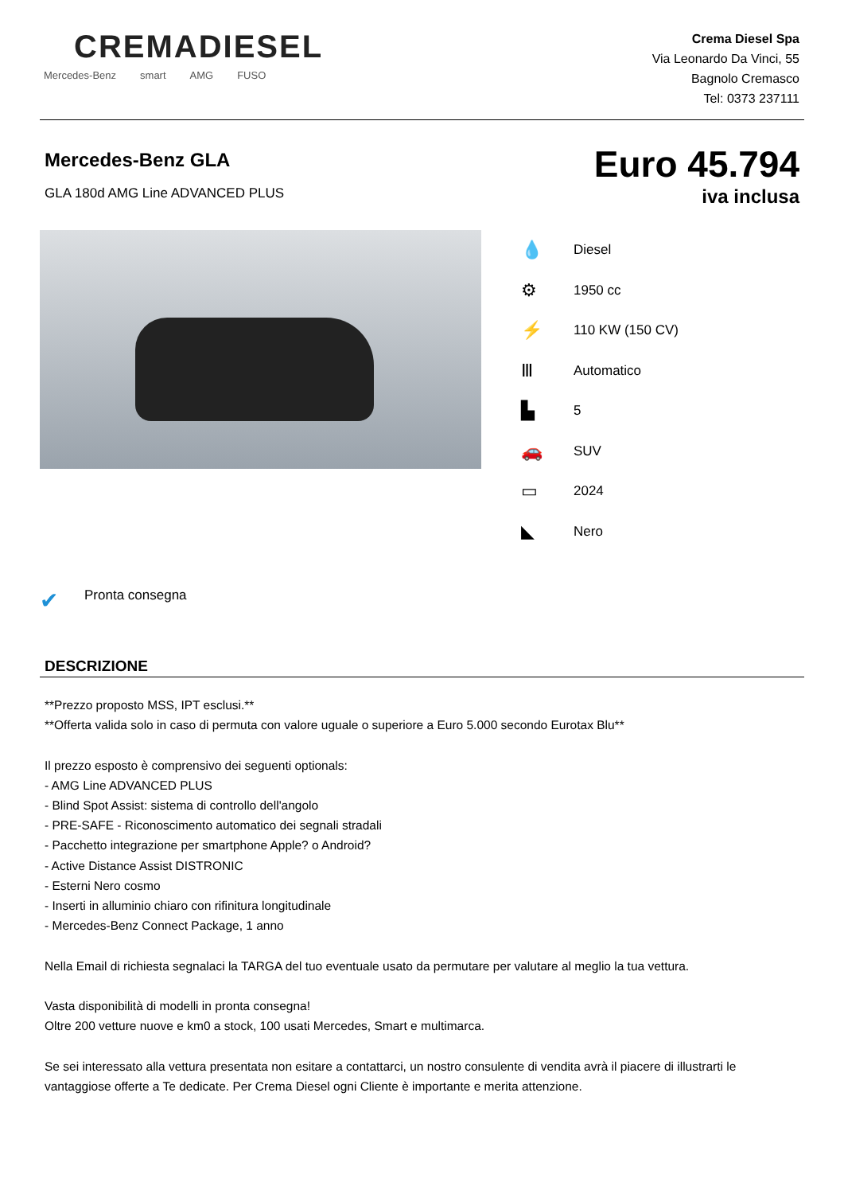CREMADIESEL
Mercedes-Benz smart AMG FUSO
Crema Diesel Spa
Via Leonardo Da Vinci, 55
Bagnolo Cremasco
Tel: 0373 237111
Mercedes-Benz GLA
GLA 180d AMG Line ADVANCED PLUS
Euro 45.794
iva inclusa
💧 Diesel
⚙ 1950 cc
⚡ 110 KW (150 CV)
Ⅲ Automatico
▙ 5
🚗 SUV
▭ 2024
◣ Nero
✔ Pronta consegna
DESCRIZIONE
**Prezzo proposto MSS, IPT esclusi.**
**Offerta valida solo in caso di permuta con valore uguale o superiore a Euro 5.000 secondo Eurotax Blu**
Il prezzo esposto è comprensivo dei seguenti optionals:
- AMG Line ADVANCED PLUS
- Blind Spot Assist: sistema di controllo dell'angolo
- PRE-SAFE - Riconoscimento automatico dei segnali stradali
- Pacchetto integrazione per smartphone Apple? o Android?
- Active Distance Assist DISTRONIC
- Esterni Nero cosmo
- Inserti in alluminio chiaro con rifinitura longitudinale
- Mercedes-Benz Connect Package, 1 anno
Nella Email di richiesta segnalaci la TARGA del tuo eventuale usato da permutare per valutare al meglio la tua vettura.
Vasta disponibilità di modelli in pronta consegna!
Oltre 200 vetture nuove e km0 a stock, 100 usati Mercedes, Smart e multimarca.
Se sei interessato alla vettura presentata non esitare a contattarci, un nostro consulente di vendita avrà il piacere di illustrarti le vantaggiose offerte a Te dedicate. Per Crema Diesel ogni Cliente è importante e merita attenzione.